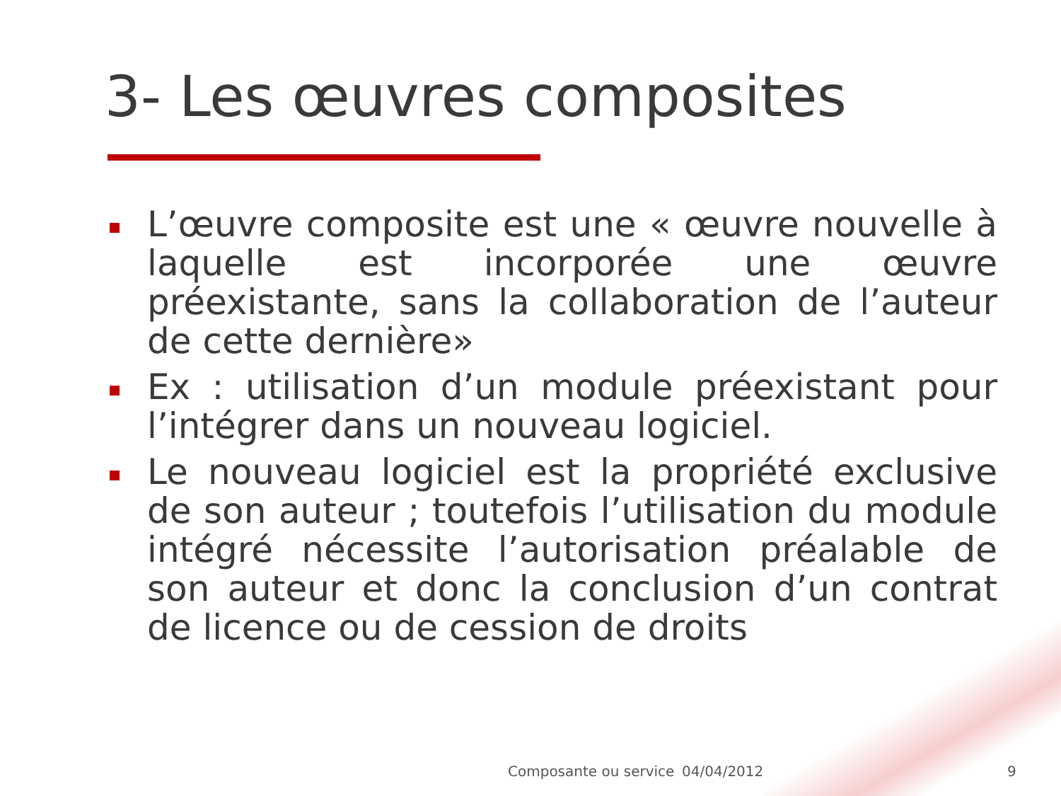3- Les œuvres composites
L’œuvre composite est une « œuvre nouvelle à laquelle est incorporée une œuvre préexistante, sans la collaboration de l’auteur de cette dernière»
Ex : utilisation d’un module préexistant pour l’intégrer dans un nouveau logiciel.
Le nouveau logiciel est la propriété exclusive de son auteur ; toutefois l’utilisation du module intégré nécessite l’autorisation préalable de son auteur et donc la conclusion d’un contrat de licence ou de cession de droits
Composante ou service 04/04/2012 9